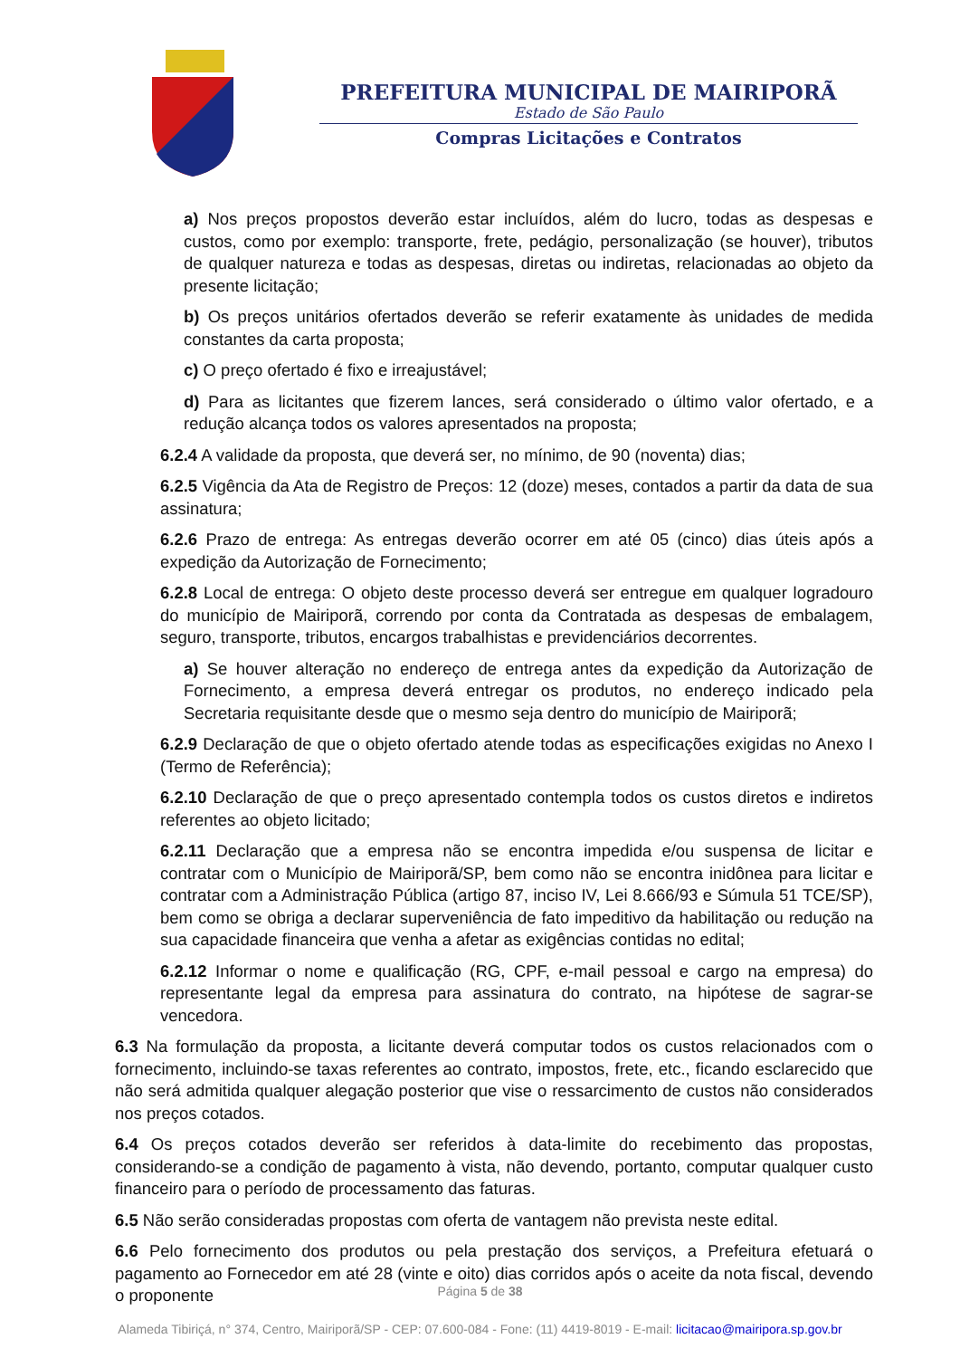PREFEITURA MUNICIPAL DE MAIRIPORÃ
Estado de São Paulo
Compras Licitações e Contratos
a) Nos preços propostos deverão estar incluídos, além do lucro, todas as despesas e custos, como por exemplo: transporte, frete, pedágio, personalização (se houver), tributos de qualquer natureza e todas as despesas, diretas ou indiretas, relacionadas ao objeto da presente licitação;
b) Os preços unitários ofertados deverão se referir exatamente às unidades de medida constantes da carta proposta;
c) O preço ofertado é fixo e irreajustável;
d) Para as licitantes que fizerem lances, será considerado o último valor ofertado, e a redução alcança todos os valores apresentados na proposta;
6.2.4 A validade da proposta, que deverá ser, no mínimo, de 90 (noventa) dias;
6.2.5 Vigência da Ata de Registro de Preços: 12 (doze) meses, contados a partir da data de sua assinatura;
6.2.6 Prazo de entrega: As entregas deverão ocorrer em até 05 (cinco) dias úteis após a expedição da Autorização de Fornecimento;
6.2.8 Local de entrega: O objeto deste processo deverá ser entregue em qualquer logradouro do município de Mairiporã, correndo por conta da Contratada as despesas de embalagem, seguro, transporte, tributos, encargos trabalhistas e previdenciários decorrentes.
a) Se houver alteração no endereço de entrega antes da expedição da Autorização de Fornecimento, a empresa deverá entregar os produtos, no endereço indicado pela Secretaria requisitante desde que o mesmo seja dentro do município de Mairiporã;
6.2.9 Declaração de que o objeto ofertado atende todas as especificações exigidas no Anexo I (Termo de Referência);
6.2.10 Declaração de que o preço apresentado contempla todos os custos diretos e indiretos referentes ao objeto licitado;
6.2.11 Declaração que a empresa não se encontra impedida e/ou suspensa de licitar e contratar com o Município de Mairiporã/SP, bem como não se encontra inidônea para licitar e contratar com a Administração Pública (artigo 87, inciso IV, Lei 8.666/93 e Súmula 51 TCE/SP), bem como se obriga a declarar superveniência de fato impeditivo da habilitação ou redução na sua capacidade financeira que venha a afetar as exigências contidas no edital;
6.2.12 Informar o nome e qualificação (RG, CPF, e-mail pessoal e cargo na empresa) do representante legal da empresa para assinatura do contrato, na hipótese de sagrar-se vencedora.
6.3 Na formulação da proposta, a licitante deverá computar todos os custos relacionados com o fornecimento, incluindo-se taxas referentes ao contrato, impostos, frete, etc., ficando esclarecido que não será admitida qualquer alegação posterior que vise o ressarcimento de custos não considerados nos preços cotados.
6.4 Os preços cotados deverão ser referidos à data-limite do recebimento das propostas, considerando-se a condição de pagamento à vista, não devendo, portanto, computar qualquer custo financeiro para o período de processamento das faturas.
6.5 Não serão consideradas propostas com oferta de vantagem não prevista neste edital.
6.6 Pelo fornecimento dos produtos ou pela prestação dos serviços, a Prefeitura efetuará o pagamento ao Fornecedor em até 28 (vinte e oito) dias corridos após o aceite da nota fiscal, devendo o proponente
Página 5 de 38
Alameda Tibiriçá, n° 374, Centro, Mairiporã/SP - CEP: 07.600-084 - Fone: (11) 4419-8019 - E-mail: licitacao@mairipora.sp.gov.br